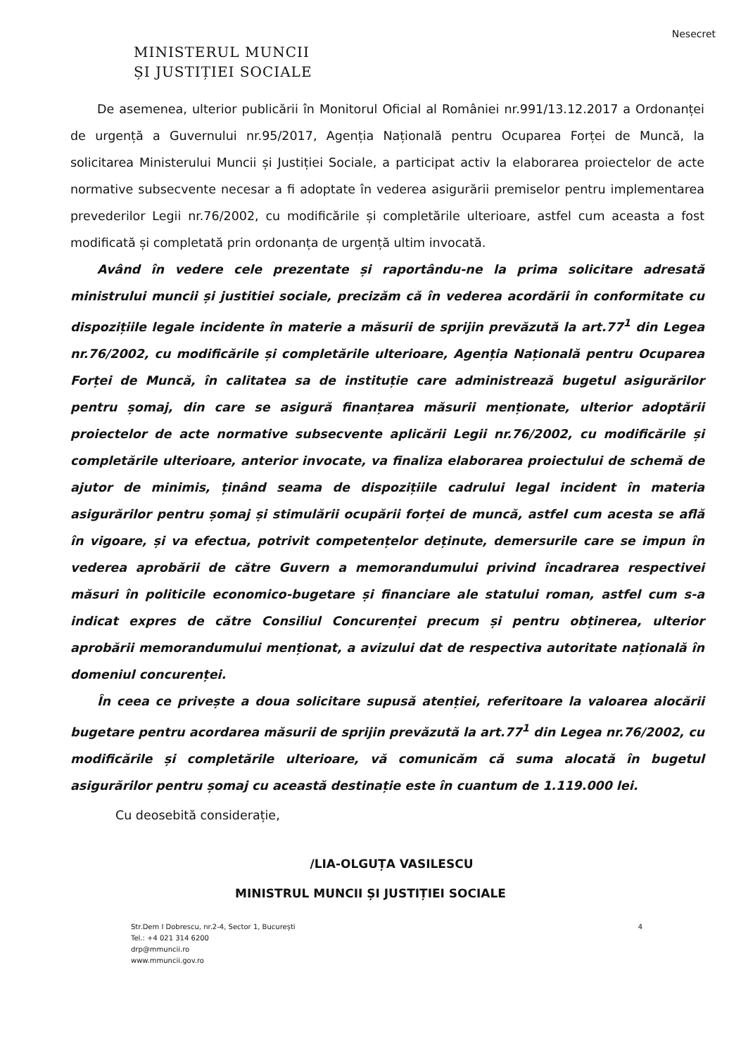Nesecret
MINISTERUL MUNCII
ȘI JUSTIȚIEI SOCIALE
De asemenea, ulterior publicării în Monitorul Oficial al României nr.991/13.12.2017 a Ordonanței de urgență a Guvernului nr.95/2017, Agenția Națională pentru Ocuparea Forței de Muncă, la solicitarea Ministerului Muncii și Justiției Sociale, a participat activ la elaborarea proiectelor de acte normative subsecvente necesar a fi adoptate în vederea asigurării premiselor pentru implementarea prevederilor Legii nr.76/2002, cu modificările și completările ulterioare, astfel cum aceasta a fost modificată și completată prin ordonanța de urgență ultim invocată.
Având în vedere cele prezentate și raportându-ne la prima solicitare adresată ministrului muncii și justitiei sociale, precizăm că în vederea acordării în conformitate cu dispozițiile legale incidente în materie a măsurii de sprijin prevăzută la art.77<sup>1</sup> din Legea nr.76/2002, cu modificările și completările ulterioare, Agenția Națională pentru Ocuparea Forței de Muncă, în calitatea sa de instituție care administrează bugetul asigurărilor pentru șomaj, din care se asigură finanțarea măsurii menționate, ulterior adoptării proiectelor de acte normative subsecvente aplicării Legii nr.76/2002, cu modificările și completările ulterioare, anterior invocate, va finaliza elaborarea proiectului de schemă de ajutor de minimis, ținând seama de dispozițiile cadrului legal incident în materia asigurărilor pentru șomaj și stimulării ocupării forței de muncă, astfel cum acesta se află în vigoare, și va efectua, potrivit competențelor deținute, demersurile care se impun în vederea aprobării de către Guvern a memorandumului privind încadrarea respectivei măsuri în politicile economico-bugetare și financiare ale statului roman, astfel cum s-a indicat expres de către Consiliul Concurenței precum și pentru obținerea, ulterior aprobării memorandumului menționat, a avizului dat de respectiva autoritate națională în domeniul concurenței.
În ceea ce privește a doua solicitare supusă atenției, referitoare la valoarea alocării bugetare pentru acordarea măsurii de sprijin prevăzută la art.77<sup>1</sup> din Legea nr.76/2002, cu modificările și completările ulterioare, vă comunicăm că suma alocată în bugetul asigurărilor pentru șomaj cu această destinație este în cuantum de 1.119.000 lei.
Cu deosebită considerație,
/LIA-OLGUȚA VASILESCU
MINISTRUL MUNCII ȘI JUSTIȚIEI SOCIALE
Str.Dem I Dobrescu, nr.2-4, Sector 1, București
Tel.: +4 021 314 6200
drp@mmuncii.ro
www.mmuncii.gov.ro
4